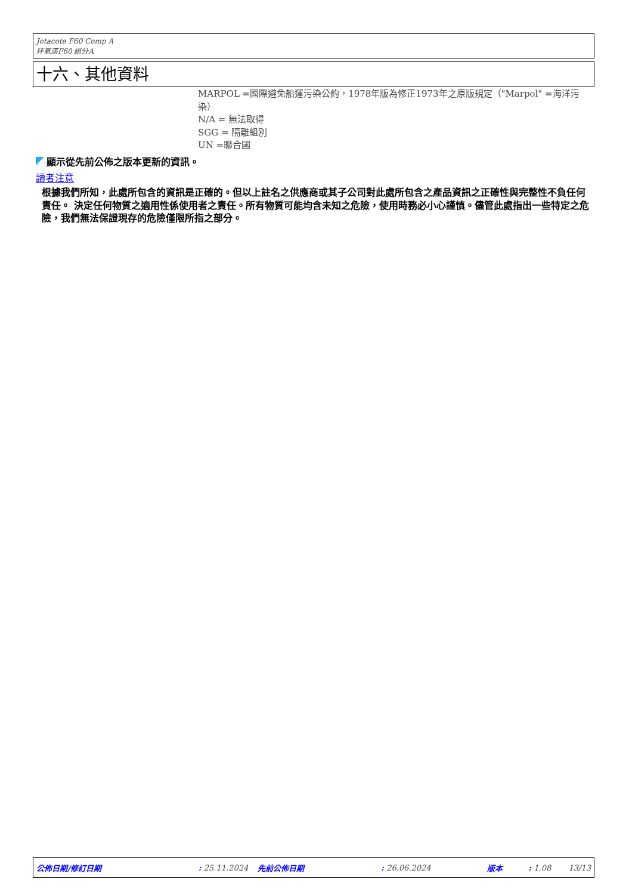Jotacote F60 Comp A
环氧漆F60 组分A
十六、其他資料
MARPOL =國際避免船運污染公約，1978年版為修正1973年之原版規定（"Marpol" =海洋污染）
N/A = 無法取得
SGG = 隔離組別
UN =聯合國
顯示從先前公佈之版本更新的資訊。
讀者注意
根據我們所知，此處所包含的資訊是正確的。但以上註名之供應商或其子公司對此處所包含之產品資訊之正確性與完整性不負任何責任。 決定任何物質之適用性係使用者之責任。所有物質可能均含未知之危險，使用時務必小心謹慎。儘管此處指出一些特定之危險，我們無法保證現存的危險僅限所指之部分。
公佈日期/修訂日期 : 25.11.2024 先前公佈日期 : 26.06.2024 版本 : 1.08 13/13